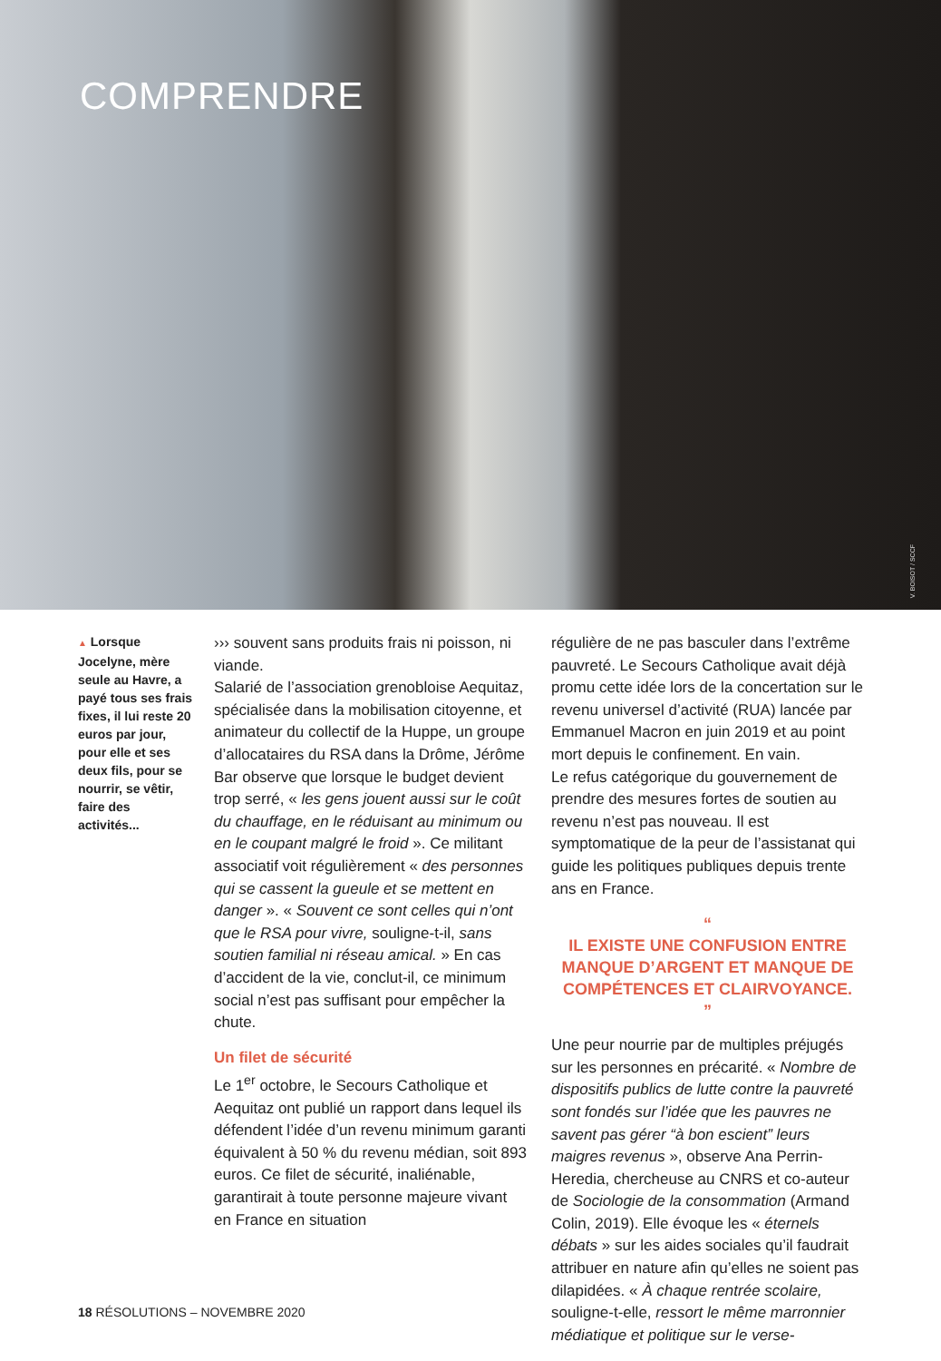COMPRENDRE
V. BOISOT / SCCF
▲ Lorsque Jocelyne, mère seule au Havre, a payé tous ses frais fixes, il lui reste 20 euros par jour, pour elle et ses deux fils, pour se nourrir, se vêtir, faire des activités...
››› souvent sans produits frais ni poisson, ni viande.
Salarié de l’association grenobloise Aequitaz, spécialisée dans la mobilisation citoyenne, et animateur du collectif de la Huppe, un groupe d’allocataires du RSA dans la Drôme, Jérôme Bar observe que lorsque le budget devient trop serré, « les gens jouent aussi sur le coût du chauffage, en le réduisant au minimum ou en le coupant malgré le froid ». Ce militant associatif voit régulièrement « des personnes qui se cassent la gueule et se mettent en danger ». « Souvent ce sont celles qui n’ont que le RSA pour vivre, souligne-t-il, sans soutien familial ni réseau amical. » En cas d’accident de la vie, conclut-il, ce minimum social n’est pas suffisant pour empêcher la chute.
Un filet de sécurité
Le 1<sup>er</sup> octobre, le Secours Catholique et Aequitaz ont publié un rapport dans lequel ils défendent l’idée d’un revenu minimum garanti équivalent à 50 % du revenu médian, soit 893 euros. Ce filet de sécurité, inaliénable, garantirait à toute personne majeure vivant en France en situation
régulière de ne pas basculer dans l’extrême pauvreté. Le Secours Catholique avait déjà promu cette idée lors de la concertation sur le revenu universel d’activité (RUA) lancée par Emmanuel Macron en juin 2019 et au point mort depuis le confinement. En vain.
Le refus catégorique du gouvernement de prendre des mesures fortes de soutien au revenu n’est pas nouveau. Il est symptomatique de la peur de l’assistanat qui guide les politiques publiques depuis trente ans en France.
“
IL EXISTE UNE CONFUSION ENTRE MANQUE D’ARGENT ET MANQUE DE COMPÉTENCES ET CLAIRVOYANCE.
”
Une peur nourrie par de multiples préjugés sur les personnes en précarité. « Nombre de dispositifs publics de lutte contre la pauvreté sont fondés sur l’idée que les pauvres ne savent pas gérer “à bon escient” leurs maigres revenus », observe Ana Perrin-Heredia, chercheuse au CNRS et co-auteur de Sociologie de la consommation (Armand Colin, 2019). Elle évoque les « éternels débats » sur les aides sociales qu’il faudrait attribuer en nature afin qu’elles ne soient pas dilapidées. « À chaque rentrée scolaire, souligne-t-elle, ressort le même marronnier médiatique et politique sur le verse-
18 RÉSOLUTIONS – NOVEMBRE 2020